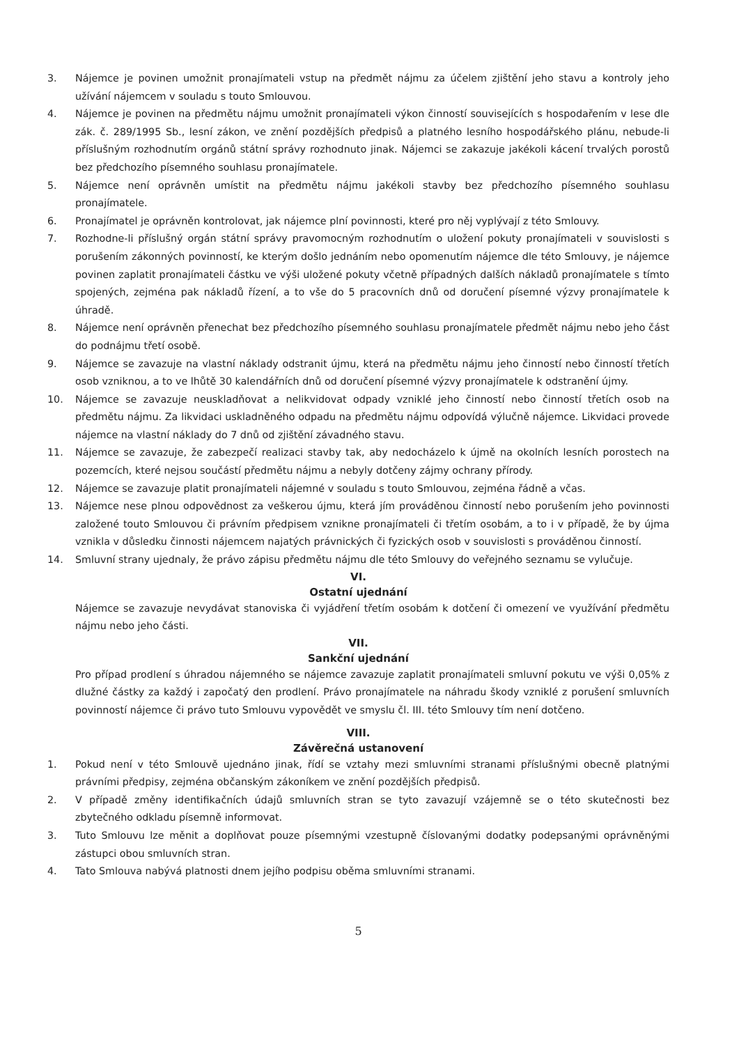3. Nájemce je povinen umožnit pronajímateli vstup na předmět nájmu za účelem zjištění jeho stavu a kontroly jeho užívání nájemcem v souladu s touto Smlouvou.
4. Nájemce je povinen na předmětu nájmu umožnit pronajímateli výkon činností souvisejících s hospodařením v lese dle zák. č. 289/1995 Sb., lesní zákon, ve znění pozdějších předpisů a platného lesního hospodářského plánu, nebude-li příslušným rozhodnutím orgánů státní správy rozhodnuto jinak. Nájemci se zakazuje jakékoli kácení trvalých porostů bez předchozího písemného souhlasu pronajímatele.
5. Nájemce není oprávněn umístit na předmětu nájmu jakékoli stavby bez předchozího písemného souhlasu pronajímatele.
6. Pronajímatel je oprávněn kontrolovat, jak nájemce plní povinnosti, které pro něj vyplývají z této Smlouvy.
7. Rozhodne-li příslušný orgán státní správy pravomocným rozhodnutím o uložení pokuty pronajímateli v souvislosti s porušením zákonných povinností, ke kterým došlo jednáním nebo opomenutím nájemce dle této Smlouvy, je nájemce povinen zaplatit pronajímateli částku ve výši uložené pokuty včetně případných dalších nákladů pronajímatele s tímto spojených, zejména pak nákladů řízení, a to vše do 5 pracovních dnů od doručení písemné výzvy pronajímatele k úhradě.
8. Nájemce není oprávněn přenechat bez předchozího písemného souhlasu pronajímatele předmět nájmu nebo jeho část do podnájmu třetí osobě.
9. Nájemce se zavazuje na vlastní náklady odstranit újmu, která na předmětu nájmu jeho činností nebo činností třetích osob vzniknou, a to ve lhůtě 30 kalendářních dnů od doručení písemné výzvy pronajímatele k odstranění újmy.
10. Nájemce se zavazuje neuskladňovat a nelikvidovat odpady vzniklé jeho činností nebo činností třetích osob na předmětu nájmu. Za likvidaci uskladněného odpadu na předmětu nájmu odpovídá výlučně nájemce. Likvidaci provede nájemce na vlastní náklady do 7 dnů od zjištění závadného stavu.
11. Nájemce se zavazuje, že zabezpečí realizaci stavby tak, aby nedocházelo k újmě na okolních lesních porostech na pozemcích, které nejsou součástí předmětu nájmu a nebyly dotčeny zájmy ochrany přírody.
12. Nájemce se zavazuje platit pronajímateli nájemné v souladu s touto Smlouvou, zejména řádně a včas.
13. Nájemce nese plnou odpovědnost za veškerou újmu, která jím prováděnou činností nebo porušením jeho povinnosti založené touto Smlouvou či právním předpisem vznikne pronajímateli či třetím osobám, a to i v případě, že by újma vznikla v důsledku činnosti nájemcem najatých právnických či fyzických osob v souvislosti s prováděnou činností.
14. Smluvní strany ujednaly, že právo zápisu předmětu nájmu dle této Smlouvy do veřejného seznamu se vylučuje.
VI.
Ostatní ujednání
Nájemce se zavazuje nevydávat stanoviska či vyjádření třetím osobám k dotčení či omezení ve využívání předmětu nájmu nebo jeho části.
VII.
Sankční ujednání
Pro případ prodlení s úhradou nájemného se nájemce zavazuje zaplatit pronajímateli smluvní pokutu ve výši 0,05% z dlužné částky za každý i započatý den prodlení. Právo pronajímatele na náhradu škody vzniklé z porušení smluvních povinností nájemce či právo tuto Smlouvu vypovědět ve smyslu čl. III. této Smlouvy tím není dotčeno.
VIII.
Závěrečná ustanovení
1. Pokud není v této Smlouvě ujednáno jinak, řídí se vztahy mezi smluvními stranami příslušnými obecně platnými právními předpisy, zejména občanským zákoníkem ve znění pozdějších předpisů.
2. V případě změny identifikačních údajů smluvních stran se tyto zavazují vzájemně se o této skutečnosti bez zbytečného odkladu písemně informovat.
3. Tuto Smlouvu lze měnit a doplňovat pouze písemnými vzestupně číslovanými dodatky podepsanými oprávněnými zástupci obou smluvních stran.
4. Tato Smlouva nabývá platnosti dnem jejího podpisu oběma smluvními stranami.
5